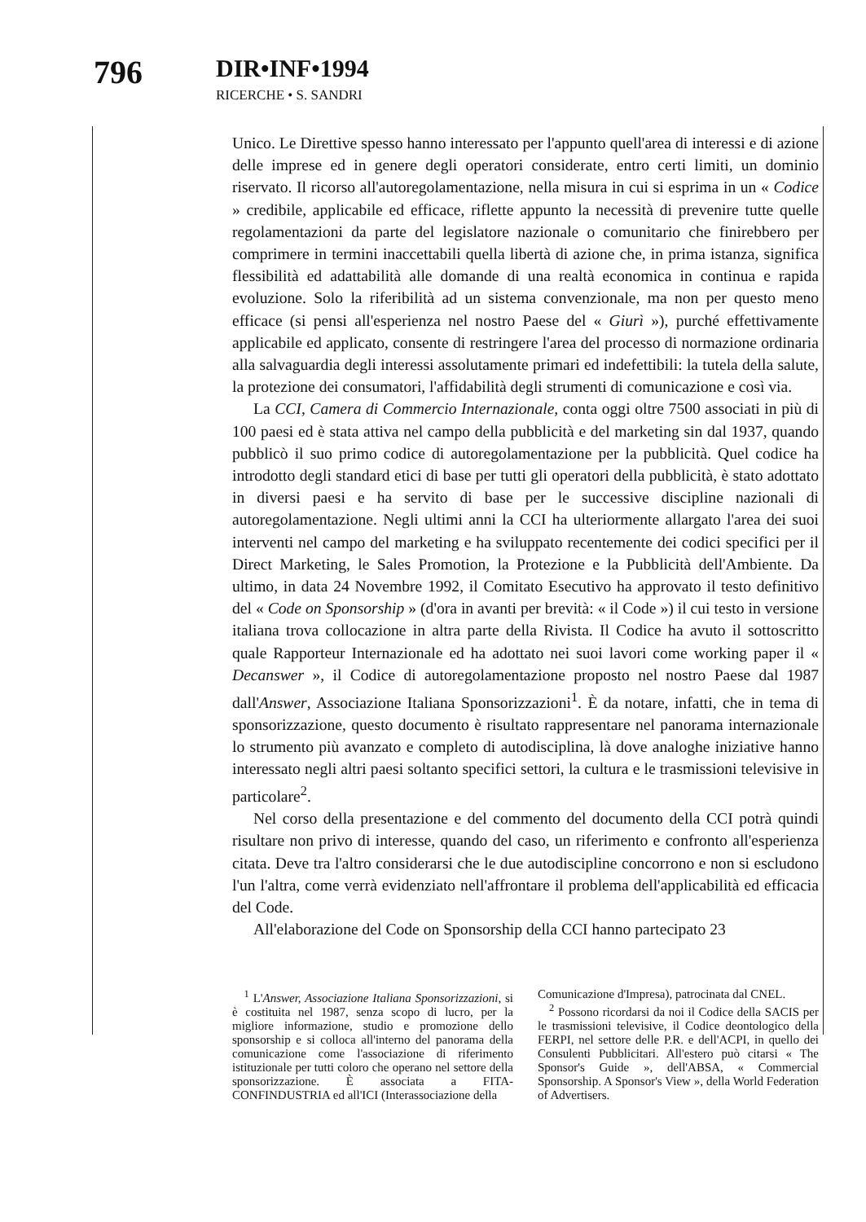796
DIR•INF•1994
RICERCHE • S. SANDRI
Unico. Le Direttive spesso hanno interessato per l'appunto quell'area di interessi e di azione delle imprese ed in genere degli operatori considerate, entro certi limiti, un dominio riservato. Il ricorso all'autoregolamentazione, nella misura in cui si esprima in un « Codice » credibile, applicabile ed efficace, riflette appunto la necessità di prevenire tutte quelle regolamentazioni da parte del legislatore nazionale o comunitario che finirebbero per comprimere in termini inaccettabili quella libertà di azione che, in prima istanza, significa flessibilità ed adattabilità alle domande di una realtà economica in continua e rapida evoluzione. Solo la riferibilità ad un sistema convenzionale, ma non per questo meno efficace (si pensi all'esperienza nel nostro Paese del « Giurì »), purché effettivamente applicabile ed applicato, consente di restringere l'area del processo di normazione ordinaria alla salvaguardia degli interessi assolutamente primari ed indefettibili: la tutela della salute, la protezione dei consumatori, l'affidabilità degli strumenti di comunicazione e così via.
La CCI, Camera di Commercio Internazionale, conta oggi oltre 7500 associati in più di 100 paesi ed è stata attiva nel campo della pubblicità e del marketing sin dal 1937, quando pubblicò il suo primo codice di autoregolamentazione per la pubblicità. Quel codice ha introdotto degli standard etici di base per tutti gli operatori della pubblicità, è stato adottato in diversi paesi e ha servito di base per le successive discipline nazionali di autoregolamentazione. Negli ultimi anni la CCI ha ulteriormente allargato l'area dei suoi interventi nel campo del marketing e ha sviluppato recentemente dei codici specifici per il Direct Marketing, le Sales Promotion, la Protezione e la Pubblicità dell'Ambiente. Da ultimo, in data 24 Novembre 1992, il Comitato Esecutivo ha approvato il testo definitivo del « Code on Sponsorship » (d'ora in avanti per brevità: « il Code ») il cui testo in versione italiana trova collocazione in altra parte della Rivista. Il Codice ha avuto il sottoscritto quale Rapporteur Internazionale ed ha adottato nei suoi lavori come working paper il « Decanswer », il Codice di autoregolamentazione proposto nel nostro Paese dal 1987 dall'Answer, Associazione Italiana Sponsorizzazioni<sup>1</sup>. È da notare, infatti, che in tema di sponsorizzazione, questo documento è risultato rappresentare nel panorama internazionale lo strumento più avanzato e completo di autodisciplina, là dove analoghe iniziative hanno interessato negli altri paesi soltanto specifici settori, la cultura e le trasmissioni televisive in particolare<sup>2</sup>.
Nel corso della presentazione e del commento del documento della CCI potrà quindi risultare non privo di interesse, quando del caso, un riferimento e confronto all'esperienza citata. Deve tra l'altro considerarsi che le due autodiscipline concorrono e non si escludono l'un l'altra, come verrà evidenziato nell'affrontare il problema dell'applicabilità ed efficacia del Code.
All'elaborazione del Code on Sponsorship della CCI hanno partecipato 23
<sup>1</sup> L'Answer, Associazione Italiana Sponsorizzazioni, si è costituita nel 1987, senza scopo di lucro, per la migliore informazione, studio e promozione dello sponsorship e si colloca all'interno del panorama della comunicazione come l'associazione di riferimento istituzionale per tutti coloro che operano nel settore della sponsorizzazione. È associata a FITA-CONFINDUSTRIA ed all'ICI (Interassociazione della
Comunicazione d'Impresa), patrocinata dal CNEL.
<sup>2</sup> Possono ricordarsi da noi il Codice della SACIS per le trasmissioni televisive, il Codice deontologico della FERPI, nel settore delle P.R. e dell'ACPI, in quello dei Consulenti Pubblicitari. All'estero può citarsi « The Sponsor's Guide », dell'ABSA, « Commercial Sponsorship. A Sponsor's View », della World Federation of Advertisers.